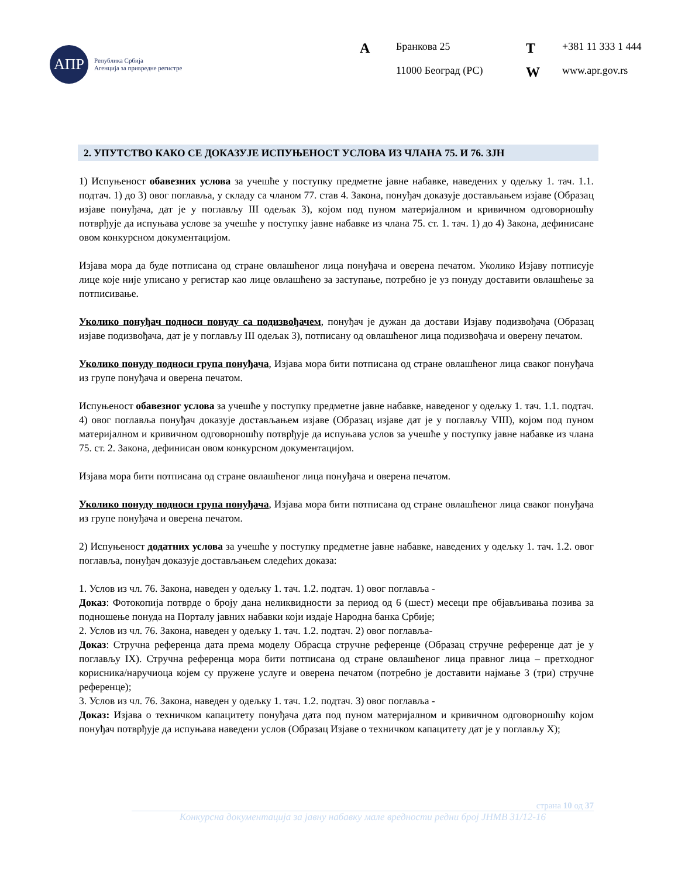АПР
Република Србија
Агенција за привредне регистре
| A | Бранкова 25 | T | +381 11 333 1 444 |
| | 11000 Београд (РС) | W | www.apr.gov.rs |
2. УПУТСТВО КАКО СЕ ДОКАЗУЈЕ ИСПУЊЕНОСТ УСЛОВА ИЗ ЧЛАНА 75. И 76. ЗЈН
1) Испуњеност обавезних услова за учешће у поступку предметне јавне набавке, наведених у одељку 1. тач. 1.1. подтач. 1) до 3) овог поглавља, у складу са чланом 77. став 4. Закона, понуђач доказује достављањем изјаве (Образац изјаве понуђача, дат је у поглављу III одељак 3), којом под пуном материјалном и кривичном одговорношћу потврђује да испуњава услове за учешће у поступку јавне набавке из члана 75. ст. 1. тач. 1) до 4) Закона, дефинисане овом конкурсном документацијом.
Изјава мора да буде потписана од стране овлашћеног лица понуђача и оверена печатом. Уколико Изјаву потписује лице које није уписано у регистар као лице овлашћено за заступање, потребно је уз понуду доставити овлашћење за потписивање.
Уколико понуђач подноси понуду са подизвођачем, понуђач је дужан да достави Изјаву подизвођача (Образац изјаве подизвођача, дат је у поглављу III одељак 3), потписану од овлашћеног лица подизвођача и оверену печатом.
Уколико понуду подноси група понуђача, Изјава мора бити потписана од стране овлашћеног лица сваког понуђача из групе понуђача и оверена печатом.
Испуњеност обавезног услова за учешће у поступку предметне јавне набавке, наведеног у одељку 1. тач. 1.1. подтач. 4) овог поглавља понуђач доказује достављањем изјаве (Образац изјаве дат је у поглављу VIII), којом под пуном материјалном и кривичном одговорношћу потврђује да испуњава услов за учешће у поступку јавне набавке из члана 75. ст. 2. Закона, дефинисан овом конкурсном документацијом.
Изјава мора бити потписана од стране овлашћеног лица понуђача и оверена печатом.
Уколико понуду подноси група понуђача, Изјава мора бити потписана од стране овлашћеног лица сваког понуђача из групе понуђача и оверена печатом.
2) Испуњеност додатних услова за учешће у поступку предметне јавне набавке, наведених у одељку 1. тач. 1.2. овог поглавља, понуђач доказује достављањем следећих доказа:
1. Услов из чл. 76. Закона, наведен у одељку 1. тач. 1.2. подтач. 1) овог поглавља -
Доказ: Фотокопија потврде о броју дана неликвидности за период од 6 (шест) месеци пре објављивања позива за подношење понуда на Порталу јавних набавки који издаје Народна банка Србије;
2. Услов из чл. 76. Закона, наведен у одељку 1. тач. 1.2. подтач. 2) овог поглавља-
Доказ: Стручна референца дата према моделу Обрасца стручне референце (Образац стручне референце дат је у поглављу IX). Стручна референца мора бити потписана од стране овлашћеног лица правног лица – претходног корисника/наручиоца којем су пружене услуге и оверена печатом (потребно је доставити најмање 3 (три) стручне референце);
3. Услов из чл. 76. Закона, наведен у одељку 1. тач. 1.2. подтач. 3) овог поглавља -
Доказ: Изјава о техничком капацитету понуђача дата под пуном материјалном и кривичном одговорношћу којом понуђач потврђује да испуњава наведени услов (Образац Изјаве о техничком капацитету дат је у поглављу X);
страна 10 од 37
Конкурсна документација за јавну набавку мале вредности редни број ЈНМВ 31/12-16